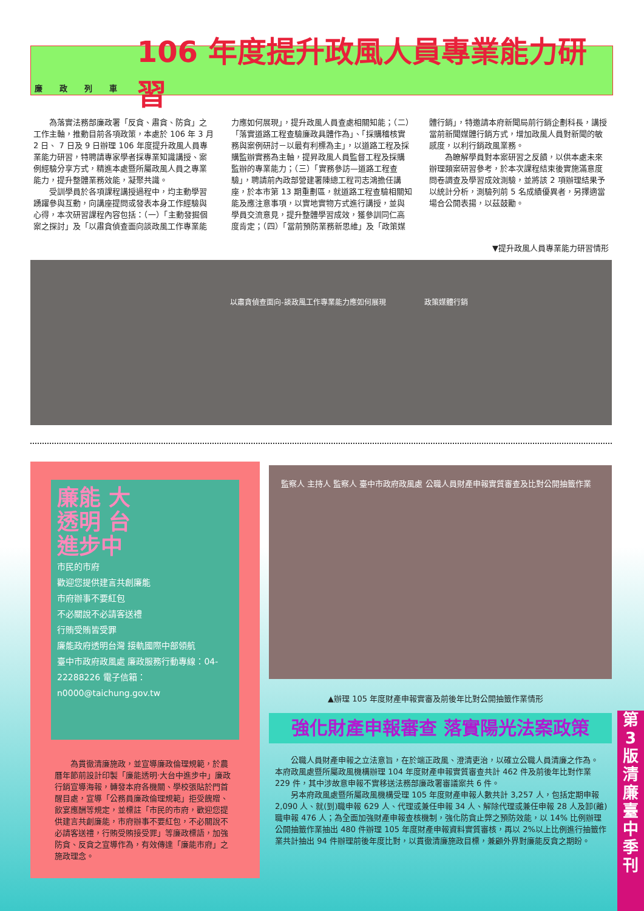廉政列車
106 年度提升政風人員專業能力研習
為落實法務部廉政署「反貪、肅貪、防貪」之工作主軸，推動目前各項政策，本處於 106 年 3 月 2 日、 7 日及 9 日辦理 106 年度提升政風人員專業能力研習，特聘請專家學者採專業知識講授、案例經驗分享方式，精進本處暨所屬政風人員之專業能力，提升整體業務效能，凝聚共識。
受訓學員於各項課程講授過程中，均主動學習踴躍參與互動，向講座提問或發表本身工作經驗與心得，本次研習課程內容包括：（一）「主動發掘個案之探討」及「以肅貪偵查面向談政風工作專業能力應如何展現」，提升政風人員查處相關知能；（二）「落實道路工程查驗廉政具體作為」、「採購稽核實務與案例研討－以最有利標為主」，以道路工程及採購監辦實務為主軸，提昇政風人員監督工程及採購監辦的專業能力；（三）「實務參訪—道路工程查驗」，聘請前內政部營建署陳總工程司志鴻擔任講座，於本市第 13 期重劃區，就道路工程查驗相關知能及應注意事項，以實地實物方式進行講授，並與學員交流意見，提升整體學習成效，獲參訓同仁高度肯定；（四）「當前預防業務新思維」及「政策媒體行銷」，特邀請本府新聞局前行銷企劃科長，講授當前新聞媒體行銷方式，增加政風人員對新聞的敏感度，以利行銷政風業務。
為瞭解學員對本案研習之反饋，以供本處未來辦理類案研習參考，於本次課程結束後實施滿意度問卷調查及學習成效測驗，並將該 2 項辦理結果予以統計分析，測驗列前 5 名成績優異者，另擇適當場合公開表揚，以茲鼓勵。
▼提升政風人員專業能力研習情形
以肅貪偵查面向-談政風工作專業能力應如何展現
政策媒體行銷
廉能 大
透明 台
進步中
市民的市府
歡迎您提供建言共創廉能
市府辦事不要紅包
不必關說不必請客送禮
行賄受賄皆受罪
廉能政府透明台灣 接軌國際中部領航
臺中市政府政風處 廉政服務行動專線：04-22288226 電子信箱：n0000@taichung.gov.tw
為貫徹清廉施政，並宣導廉政倫理規範，於農曆年節前設計印製「廉能透明‧大台中進步中」廉政行銷宣導海報，轉發本府各機關、學校張貼於門首醒目處，宣導「公務員廉政倫理規範」拒受餽贈、飲宴應酬等規定，並標註「市民的市府，歡迎您提供建言共創廉能，市府辦事不要紅包，不必關說不必請客送禮，行賄受賄接受罪」等廉政標語，加強防貪、反貪之宣導作為，有效傳達「廉能市府」之施政理念。
監察人 主持人 監察人 臺中市政府政風處 公職人員財產申報實質審查及比對公開抽籤作業
▲辦理 105 年度財產申報實審及前後年比對公開抽籤作業情形
強化財產申報審查 落實陽光法案政策
公職人員財產申報之立法意旨，在於端正政風、澄清吏治，以確立公職人員清廉之作為。 本府政風處暨所屬政風機構辦理 104 年度財產申報實質審查共計 462 件及前後年比對作業 229 件，其中涉故意申報不實移送法務部廉政署審議案共 6 件。
另本府政風處暨所屬政風機構受理 105 年度財產申報人數共計 3,257 人，包括定期申報 2,090 人、就(到)職申報 629 人、代理或兼任申報 34 人、解除代理或兼任申報 28 人及卸(離)職申報 476 人；為全面加強財產申報查核機制，強化防貪止弊之預防效能，以 14% 比例辦理公開抽籤作業抽出 480 件辦理 105 年度財產申報資料實質審核，再以 2%以上比例進行抽籤作業共計抽出 94 件辦理前後年度比對，以貫徹清廉施政目標，兼顧外界對廉能反貪之期盼。
第
3
版
清
廉
臺
中
季
刊